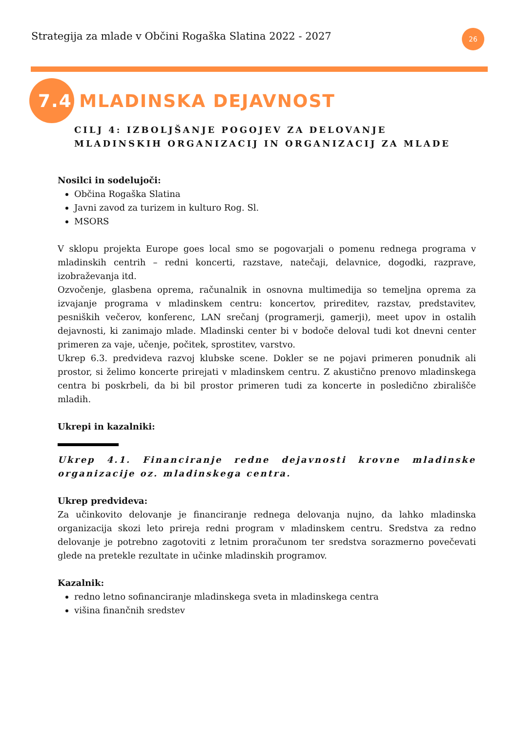Strategija za mlade v Občini Rogaška Slatina 2022 - 2027
26
7.4 MLADINSKA DEJAVNOST
CILJ 4: IZBOLJŠANJE POGOJEV ZA DELOVANJE MLADINSKIH ORGANIZACIJ IN ORGANIZACIJ ZA MLADE
Nosilci in sodelujoči:
Občina Rogaška Slatina
Javni zavod za turizem in kulturo Rog. Sl.
MSORS
V sklopu projekta Europe goes local smo se pogovarjali o pomenu rednega programa v mladinskih centrih – redni koncerti, razstave, natečaji, delavnice, dogodki, razprave, izobraževanja itd.
Ozvočenje, glasbena oprema, računalnik in osnovna multimedija so temeljna oprema za izvajanje programa v mladinskem centru: koncertov, prireditev, razstav, predstavitev, pesniških večerov, konferenc, LAN srečanj (programerji, gamerji), meet upov in ostalih dejavnosti, ki zanimajo mlade. Mladinski center bi v bodoče deloval tudi kot dnevni center primeren za vaje, učenje, počitek, sprostitev, varstvo.
Ukrep 6.3. predvideva razvoj klubske scene. Dokler se ne pojavi primeren ponudnik ali prostor, si želimo koncerte prirejati v mladinskem centru. Z akustično prenovo mladinskega centra bi poskrbeli, da bi bil prostor primeren tudi za koncerte in posledično zbirališče mladih.
Ukrepi in kazalniki:
Ukrep 4.1. Financiranje redne dejavnosti krovne mladinske organizacije oz. mladinskega centra.
Ukrep predvideva:
Za učinkovito delovanje je financiranje rednega delovanja nujno, da lahko mladinska organizacija skozi leto prireja redni program v mladinskem centru. Sredstva za redno delovanje je potrebno zagotoviti z letnim proračunom ter sredstva sorazmerno povečevati glede na pretekle rezultate in učinke mladinskih programov.
Kazalnik:
redno letno sofinanciranje mladinskega sveta in mladinskega centra
višina finančnih sredstev